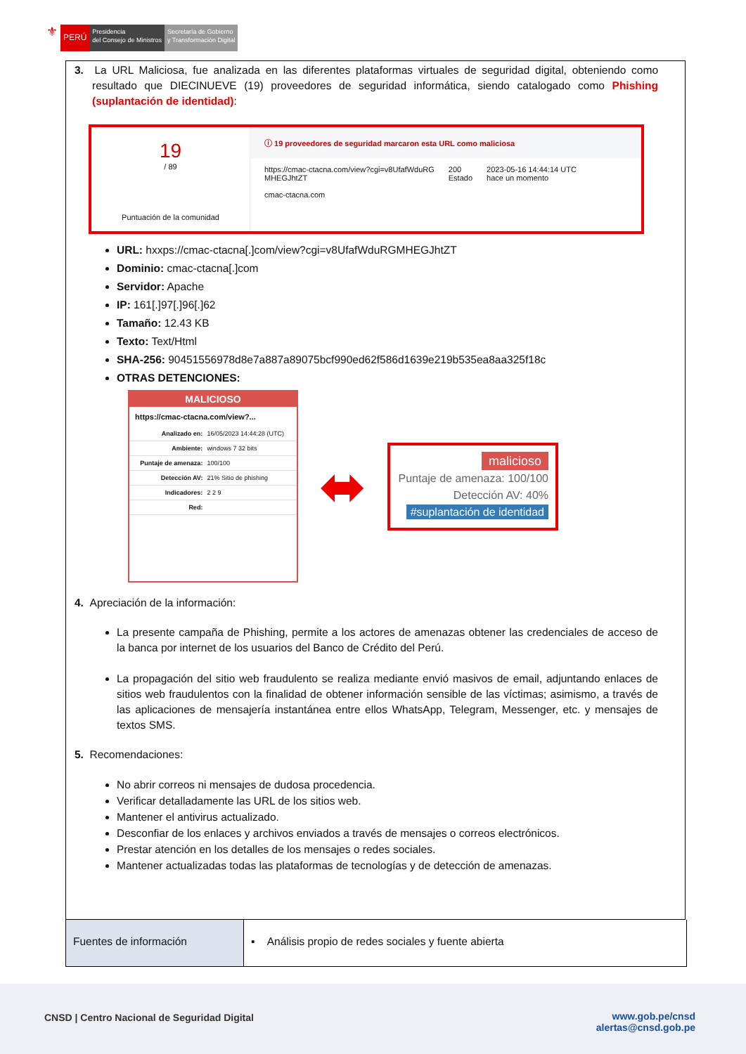⚜
PERÚ
Presidencia
del Consejo de Ministros
Secretaría de Gobierno
y Transformación Digital
3. La URL Maliciosa, fue analizada en las diferentes plataformas virtuales de seguridad digital, obteniendo como resultado que DIECINUEVE (19) proveedores de seguridad informática, siendo catalogado como Phishing (suplantación de identidad):
19
/ 89
Puntuación de la comunidad
ⓘ 19 proveedores de seguridad marcaron esta URL como maliciosa
https://cmac-ctacna.com/view?cgi=v8UfafWduRG
MHEGJhtZT
cmac-ctacna.com
200
Estado
2023-05-16 14:44:14 UTC
hace un momento
URL: hxxps://cmac-ctacna[.]com/view?cgi=v8UfafWduRGMHEGJhtZT
Dominio: cmac-ctacna[.]com
Servidor: Apache
IP: 161[.]97[.]96[.]62
Tamaño: 12.43 KB
Texto: Text/Html
SHA-256: 90451556978d8e7a887a89075bcf990ed62f586d1639e219b535ea8aa325f18c
OTRAS DETENCIONES:
MALICIOSO
https://cmac-ctacna.com/view?...
| Analizado en: | 16/05/2023 14:44:28 (UTC) |
| Ambiente: | windows 7 32 bits |
| Puntaje de amenaza: | 100/100 |
| Detección AV: | 21% Sitio de phishing |
| Indicadores: | 2 2 9 |
| Red: | |
⬌
malicioso
Puntaje de amenaza: 100/100
Detección AV: 40%
#suplantación de identidad
4. Apreciación de la información:
La presente campaña de Phishing, permite a los actores de amenazas obtener las credenciales de acceso de la banca por internet de los usuarios del Banco de Crédito del Perú.
La propagación del sitio web fraudulento se realiza mediante envió masivos de email, adjuntando enlaces de sitios web fraudulentos con la finalidad de obtener información sensible de las víctimas; asimismo, a través de las aplicaciones de mensajería instantánea entre ellos WhatsApp, Telegram, Messenger, etc. y mensajes de textos SMS.
5. Recomendaciones:
No abrir correos ni mensajes de dudosa procedencia.
Verificar detalladamente las URL de los sitios web.
Mantener el antivirus actualizado.
Desconfiar de los enlaces y archivos enviados a través de mensajes o correos electrónicos.
Prestar atención en los detalles de los mensajes o redes sociales.
Mantener actualizadas todas las plataformas de tecnologías y de detección de amenazas.
Fuentes de información ▪ Análisis propio de redes sociales y fuente abierta
CNSD | Centro Nacional de Seguridad Digital
www.gob.pe/cnsd
alertas@cnsd.gob.pe